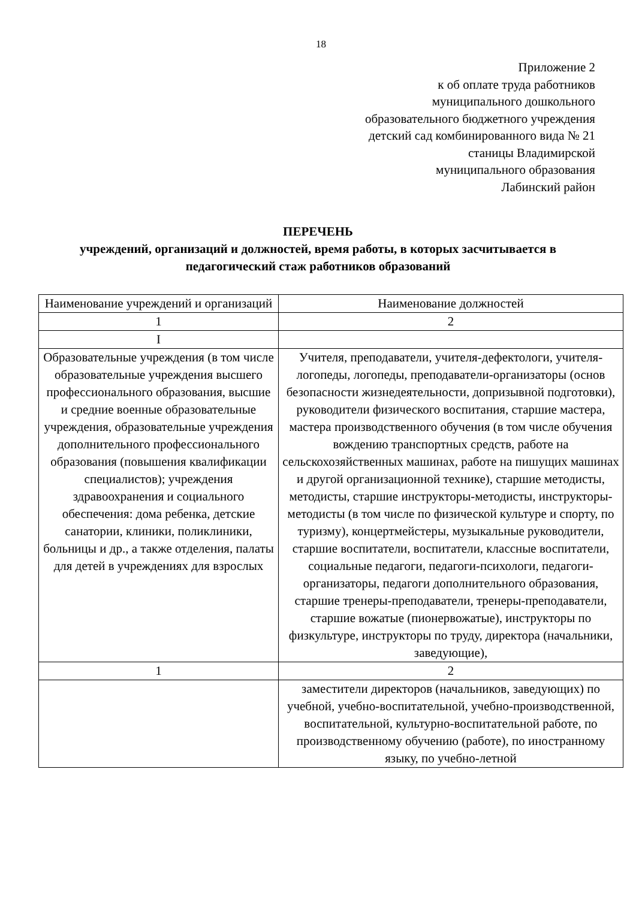18
Приложение 2
к об оплате труда работников
муниципального дошкольного
образовательного бюджетного учреждения
детский сад комбинированного вида № 21
станицы Владимирской
муниципального образования
Лабинский район
ПЕРЕЧЕНЬ
учреждений, организаций и должностей, время работы, в которых засчитывается в педагогический стаж работников образований
| Наименование учреждений и организаций | Наименование должностей |
| 1 | 2 |
| I | |
| Образовательные учреждения (в том числе образовательные учреждения высшего профессионального образования, высшие и средние военные образовательные учреждения, образовательные учреждения дополнительного профессионального образования (повышения квалификации специалистов); учреждения здравоохранения и социального обеспечения: дома ребенка, детские санатории, клиники, поликлиники, больницы и др., а также отделения, палаты для детей в учреждениях для взрослых | Учителя, преподаватели, учителя-дефектологи, учителя-логопеды, логопеды, преподаватели-организаторы (основ безопасности жизнедеятельности, допризывной подготовки), руководители физического воспитания, старшие мастера, мастера производственного обучения (в том числе обучения вождению транспортных средств, работе на сельскохозяйственных машинах, работе на пишущих машинах и другой организационной технике), старшие методисты, методисты, старшие инструкторы-методисты, инструкторы-методисты (в том числе по физической культуре и спорту, по туризму), концертмейстеры, музыкальные руководители, старшие воспитатели, воспитатели, классные воспитатели, социальные педагоги, педагоги-психологи, педагоги-организаторы, педагоги дополнительного образования, старшие тренеры-преподаватели, тренеры-преподаватели, старшие вожатые (пионервожатые), инструкторы по физкультуре, инструкторы по труду, директора (начальники, заведующие), |
| 1 | 2 |
| | заместители директоров (начальников, заведующих) по учебной, учебно-воспитательной, учебно-производственной, воспитательной, культурно-воспитательной работе, по производственному обучению (работе), по иностранному языку, по учебно-летной |